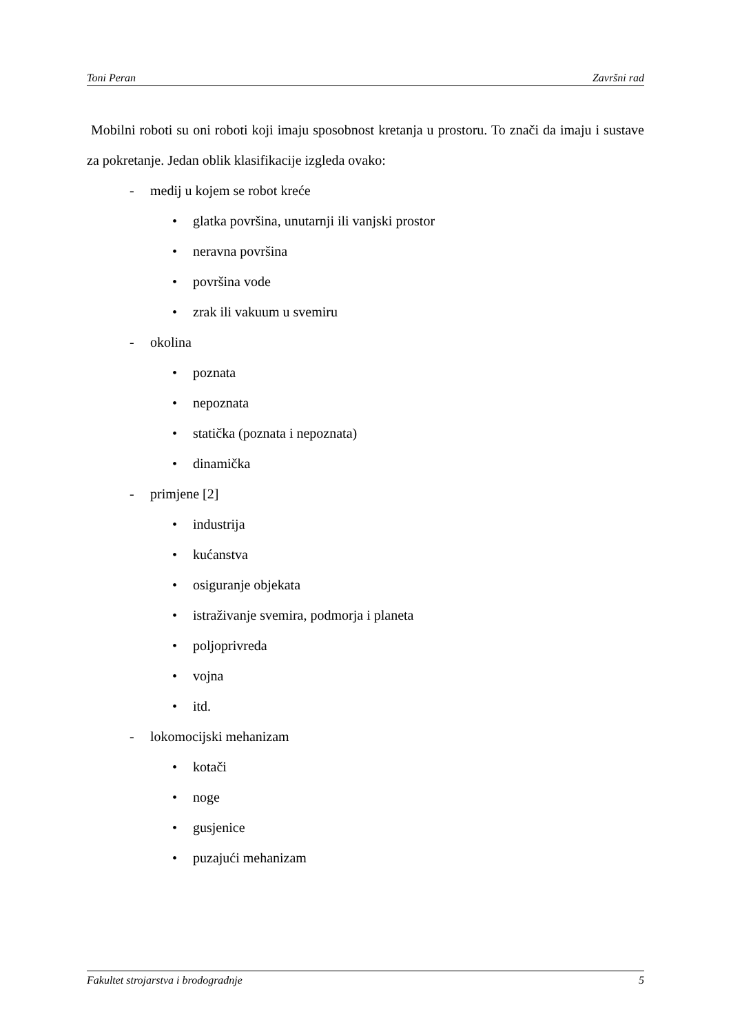Toni Peran Završni rad
Mobilni roboti su oni roboti koji imaju sposobnost kretanja u prostoru. To znači da imaju i sustave za pokretanje. Jedan oblik klasifikacije izgleda ovako:
- medij u kojem se robot kreće
• glatka površina, unutarnji ili vanjski prostor
• neravna površina
• površina vode
• zrak ili vakuum u svemiru
- okolina
• poznata
• nepoznata
• statička (poznata i nepoznata)
• dinamička
- primjene [2]
• industrija
• kućanstva
• osiguranje objekata
• istraživanje svemira, podmorja i planeta
• poljoprivreda
• vojna
• itd.
- lokomocijski mehanizam
• kotači
• noge
• gusjenice
• puzajući mehanizam
Fakultet strojarstva i brodogradnje 5